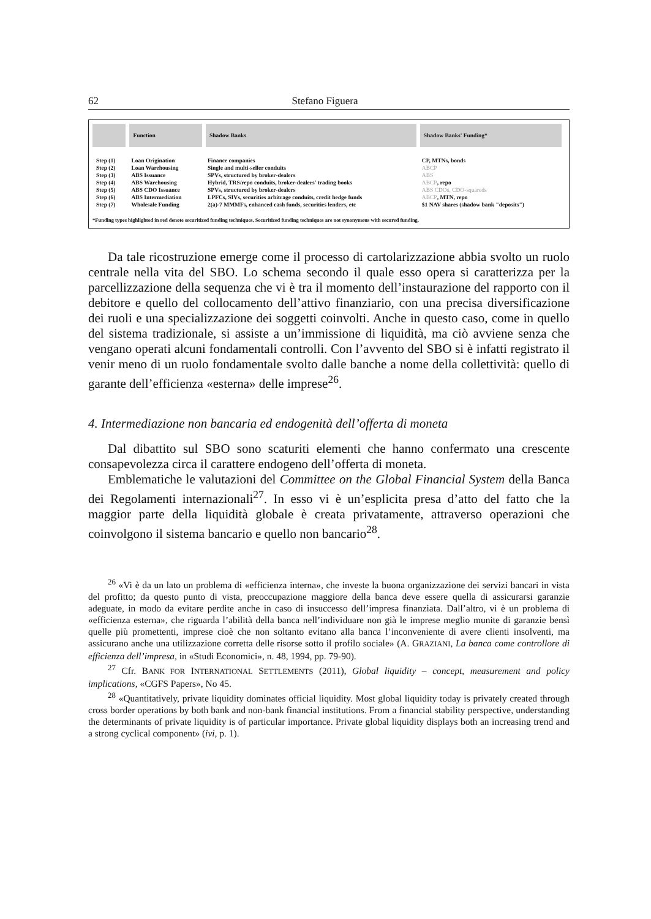62 Stefano Figuera
| | Function | Shadow Banks | Shadow Banks' Funding* |
| --- | --- | --- | --- |
| Step (1) | Loan Origination | Finance companies | CP, MTNs, bonds |
| Step (2) | Loan Warehousing | Single and multi-seller conduits | ABCP |
| Step (3) | ABS Issuance | SPVs, structured by broker-dealers | ABS |
| Step (4) | ABS Warehousing | Hybrid, TRS/repo conduits, broker-dealers' trading books | ABCP , repo |
| Step (5) | ABS CDO Issuance | SPVs, structured by broker-dealers | ABS CDOs, CDO-squareds |
| Step (6) | ABS Intermediation | LPFCs, SIVs, securities arbitrage conduits, credit hedge funds | ABCP , MTN, repo |
| Step (7) | Wholesale Funding | 2(a)-7 MMMFs, enhanced cash funds, securities lenders, etc | $1 NAV shares (shadow bank "deposits") |
*Funding types highlighted in red denote securitized funding techniques. Securitized funding techniques are not synonymous with secured funding.
Da tale ricostruzione emerge come il processo di cartolarizzazione abbia svolto un ruolo centrale nella vita del SBO. Lo schema secondo il quale esso opera si caratterizza per la parcellizzazione della sequenza che vi è tra il momento dell’instaurazione del rapporto con il debitore e quello del collocamento dell’attivo finanziario, con una precisa diversificazione dei ruoli e una specializzazione dei soggetti coinvolti. Anche in questo caso, come in quello del sistema tradizionale, si assiste a un’immissione di liquidità, ma ciò avviene senza che vengano operati alcuni fondamentali controlli. Con l’avvento del SBO si è infatti registrato il venir meno di un ruolo fondamentale svolto dalle banche a nome della collettività: quello di garante dell’efficienza «esterna» delle imprese<sup>26</sup>.
4. Intermediazione non bancaria ed endogenità dell’offerta di moneta
Dal dibattito sul SBO sono scaturiti elementi che hanno confermato una crescente consapevolezza circa il carattere endogeno dell’offerta di moneta.
Emblematiche le valutazioni del Committee on the Global Financial System della Banca dei Regolamenti internazionali<sup>27</sup>. In esso vi è un’esplicita presa d’atto del fatto che la maggior parte della liquidità globale è creata privatamente, attraverso operazioni che coinvolgono il sistema bancario e quello non bancario<sup>28</sup>.
<sup>26</sup> «Vi è da un lato un problema di «efficienza interna», che investe la buona organizzazione dei servizi bancari in vista del profitto; da questo punto di vista, preoccupazione maggiore della banca deve essere quella di assicurarsi garanzie adeguate, in modo da evitare perdite anche in caso di insuccesso dell’impresa finanziata. Dall’altro, vi è un problema di «efficienza esterna», che riguarda l’abilità della banca nell’individuare non già le imprese meglio munite di garanzie bensì quelle più promettenti, imprese cioè che non soltanto evitano alla banca l’inconveniente di avere clienti insolventi, ma assicurano anche una utilizzazione corretta delle risorse sotto il profilo sociale» (A. GRAZIANI, La banca come controllore di efficienza dell’impresa, in «Studi Economici», n. 48, 1994, pp. 79-90).
<sup>27</sup> Cfr. BANK FOR INTERNATIONAL SETTLEMENTS (2011), Global liquidity – concept, measurement and policy implications, «CGFS Papers», No 45.
<sup>28</sup> «Quantitatively, private liquidity dominates official liquidity. Most global liquidity today is privately created through cross border operations by both bank and non-bank financial institutions. From a financial stability perspective, understanding the determinants of private liquidity is of particular importance. Private global liquidity displays both an increasing trend and a strong cyclical component» (ivi, p. 1).